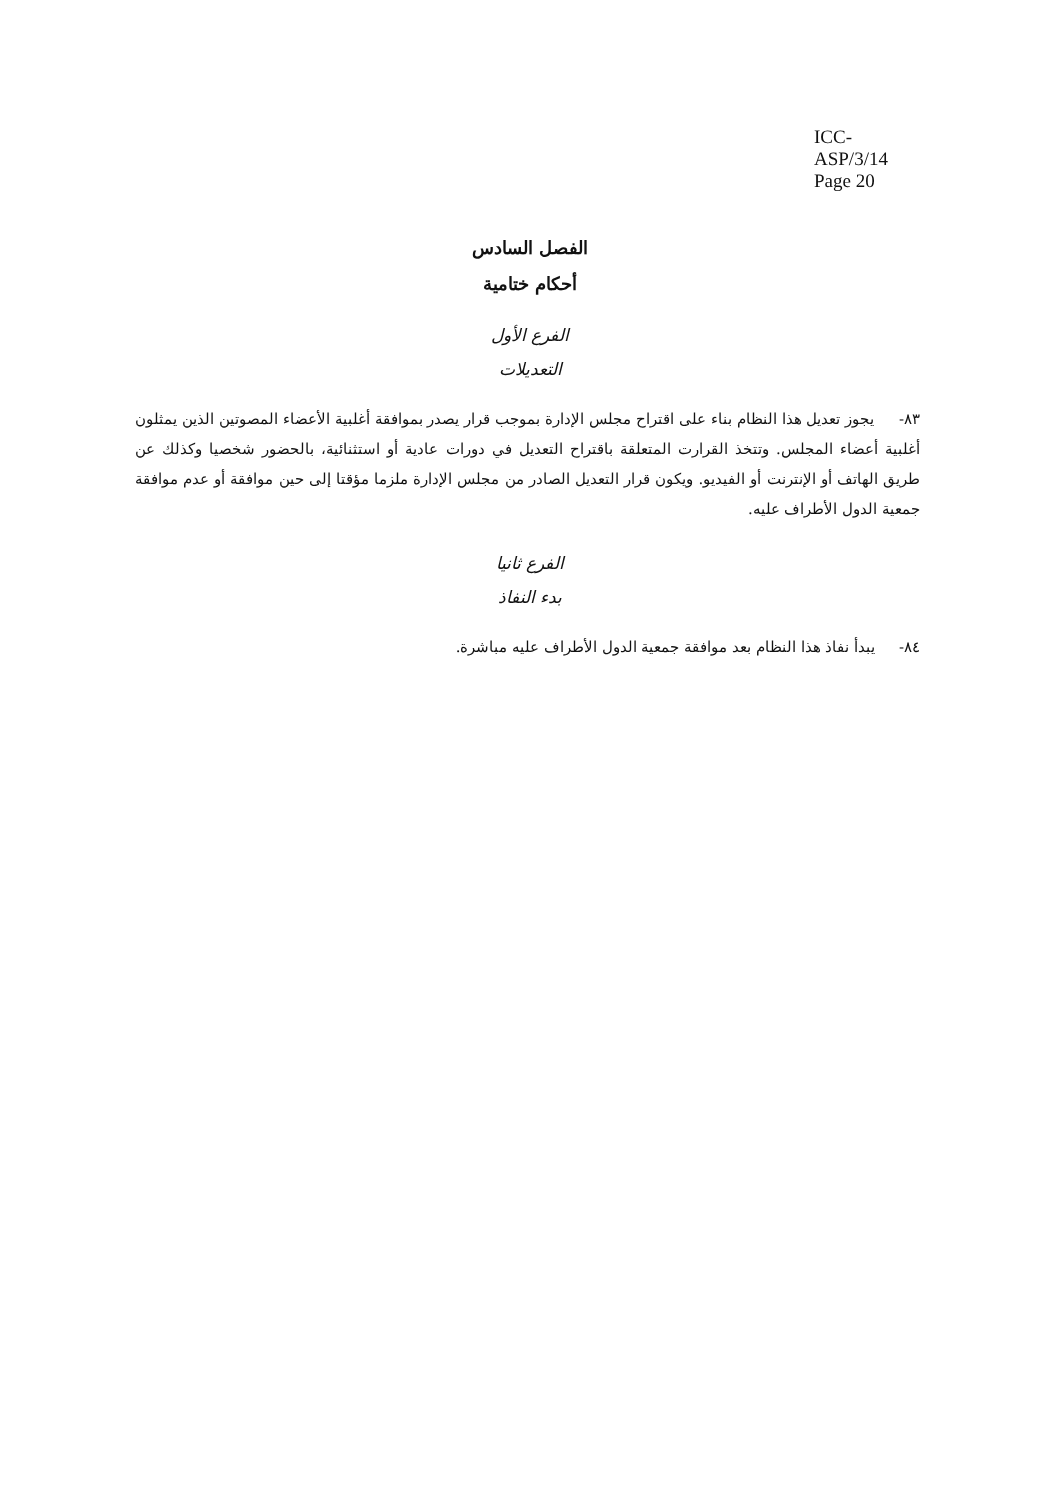ICC-ASP/3/14
Page 20
الفصل السادس
أحكام ختامية
الفرع الأول
التعديلات
٨٣- يجوز تعديل هذا النظام بناء على اقتراح مجلس الإدارة بموجب قرار يصدر بموافقة أغلبية الأعضاء المصوتين الذين يمثلون أغلبية أعضاء المجلس. وتتخذ القرارت المتعلقة باقتراح التعديل في دورات عادية أو استثنائية، بالحضور شخصيا وكذلك عن طريق الهاتف أو الإنترنت أو الفيديو. ويكون قرار التعديل الصادر من مجلس الإدارة ملزما مؤقتا إلى حين موافقة أو عدم موافقة جمعية الدول الأطراف عليه.
الفرع ثانيا
بدء النفاذ
٨٤- يبدأ نفاذ هذا النظام بعد موافقة جمعية الدول الأطراف عليه مباشرة.